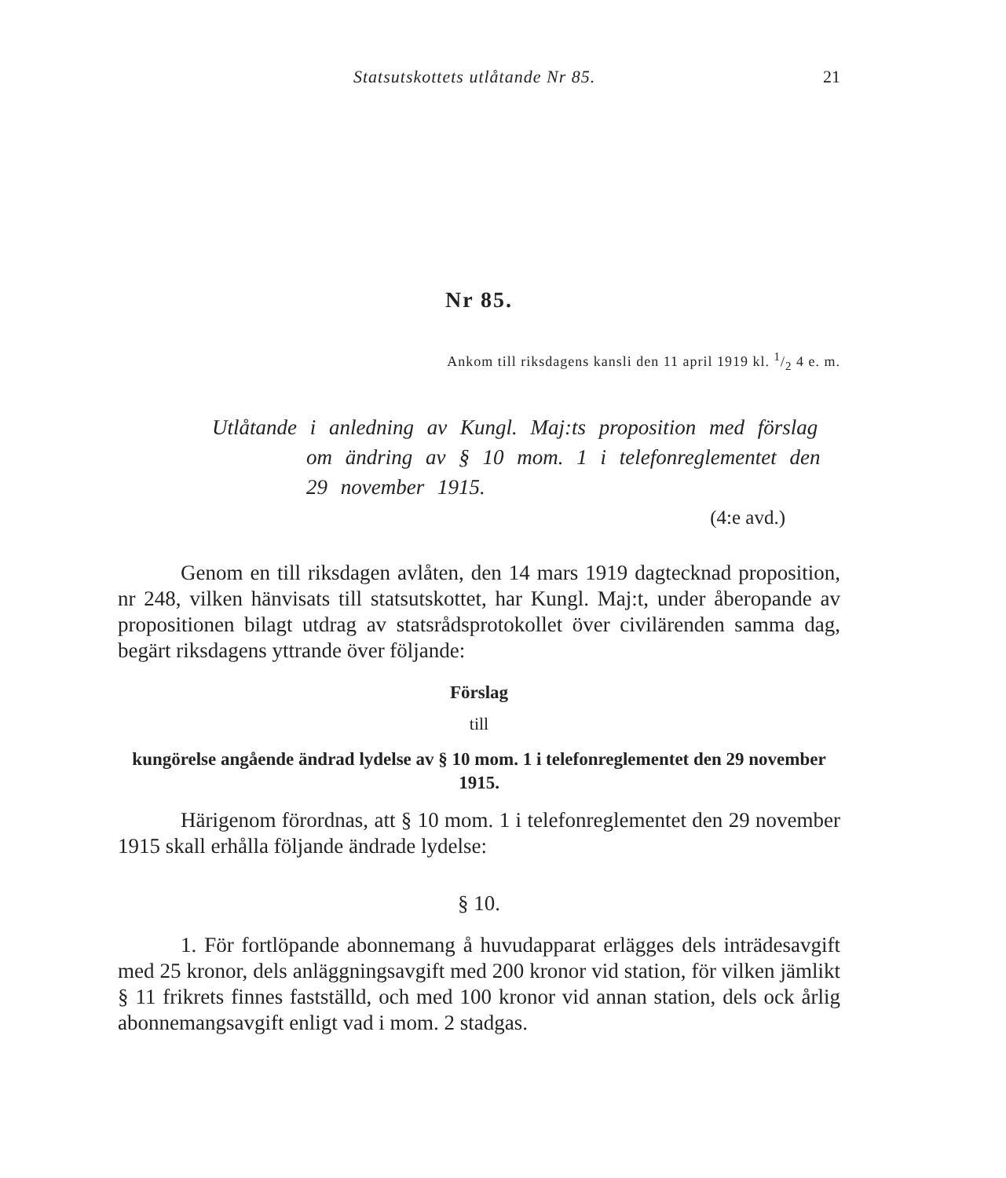Statsutskottets utlåtande Nr 85. 21
Nr 85.
Ankom till riksdagens kansli den 11 april 1919 kl. 1/2 4 e. m.
Utlåtande i anledning av Kungl. Maj:ts proposition med förslag om ändring av § 10 mom. 1 i telefonreglementet den 29 november 1915.
(4:e avd.)
Genom en till riksdagen avlåten, den 14 mars 1919 dagtecknad proposition, nr 248, vilken hänvisats till statsutskottet, har Kungl. Maj:t, under åberopande av propositionen bilagt utdrag av statsrådsprotokollet över civilärenden samma dag, begärt riksdagens yttrande över följande:
Förslag
till
kungörelse angående ändrad lydelse av § 10 mom. 1 i telefonreglementet den 29 november 1915.
Härigenom förordnas, att § 10 mom. 1 i telefonreglementet den 29 november 1915 skall erhålla följande ändrade lydelse:
§ 10.
1. För fortlöpande abonnemang å huvudapparat erlägges dels inträdesavgift med 25 kronor, dels anläggningsavgift med 200 kronor vid station, för vilken jämlikt § 11 frikrets finnes fastställd, och med 100 kronor vid annan station, dels ock årlig abonnemangsavgift enligt vad i mom. 2 stadgas.